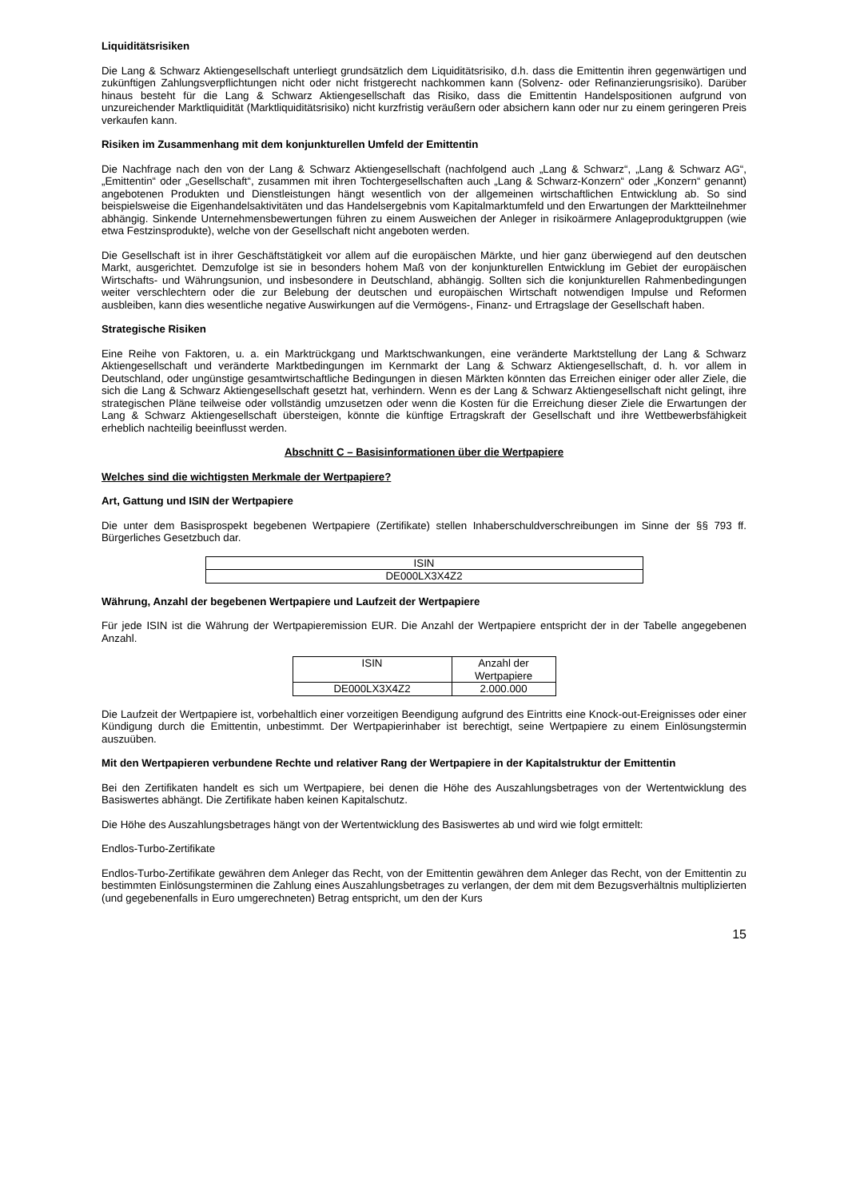Liquiditätsrisiken
Die Lang & Schwarz Aktiengesellschaft unterliegt grundsätzlich dem Liquiditätsrisiko, d.h. dass die Emittentin ihren gegenwärtigen und zukünftigen Zahlungsverpflichtungen nicht oder nicht fristgerecht nachkommen kann (Solvenz- oder Refinanzierungsrisiko). Darüber hinaus besteht für die Lang & Schwarz Aktiengesellschaft das Risiko, dass die Emittentin Handelspositionen aufgrund von unzureichender Marktliquidität (Marktliquiditätsrisiko) nicht kurzfristig veräußern oder absichern kann oder nur zu einem geringeren Preis verkaufen kann.
Risiken im Zusammenhang mit dem konjunkturellen Umfeld der Emittentin
Die Nachfrage nach den von der Lang & Schwarz Aktiengesellschaft (nachfolgend auch „Lang & Schwarz“, „Lang & Schwarz AG“, „Emittentin“ oder „Gesellschaft“, zusammen mit ihren Tochtergesellschaften auch „Lang & Schwarz-Konzern“ oder „Konzern“ genannt) angebotenen Produkten und Dienstleistungen hängt wesentlich von der allgemeinen wirtschaftlichen Entwicklung ab. So sind beispielsweise die Eigenhandelsaktivitäten und das Handelsergebnis vom Kapitalmarktumfeld und den Erwartungen der Marktteilnehmer abhängig. Sinkende Unternehmensbewertungen führen zu einem Ausweichen der Anleger in risikoärmere Anlageproduktgruppen (wie etwa Festzinsprodukte), welche von der Gesellschaft nicht angeboten werden.
Die Gesellschaft ist in ihrer Geschäftstätigkeit vor allem auf die europäischen Märkte, und hier ganz überwiegend auf den deutschen Markt, ausgerichtet. Demzufolge ist sie in besonders hohem Maß von der konjunkturellen Entwicklung im Gebiet der europäischen Wirtschafts- und Währungsunion, und insbesondere in Deutschland, abhängig. Sollten sich die konjunkturellen Rahmenbedingungen weiter verschlechtern oder die zur Belebung der deutschen und europäischen Wirtschaft notwendigen Impulse und Reformen ausbleiben, kann dies wesentliche negative Auswirkungen auf die Vermögens-, Finanz- und Ertragslage der Gesellschaft haben.
Strategische Risiken
Eine Reihe von Faktoren, u. a. ein Marktrückgang und Marktschwankungen, eine veränderte Marktstellung der Lang & Schwarz Aktiengesellschaft und veränderte Marktbedingungen im Kernmarkt der Lang & Schwarz Aktiengesellschaft, d. h. vor allem in Deutschland, oder ungünstige gesamtwirtschaftliche Bedingungen in diesen Märkten könnten das Erreichen einiger oder aller Ziele, die sich die Lang & Schwarz Aktiengesellschaft gesetzt hat, verhindern. Wenn es der Lang & Schwarz Aktiengesellschaft nicht gelingt, ihre strategischen Pläne teilweise oder vollständig umzusetzen oder wenn die Kosten für die Erreichung dieser Ziele die Erwartungen der Lang & Schwarz Aktiengesellschaft übersteigen, könnte die künftige Ertragskraft der Gesellschaft und ihre Wettbewerbsfähigkeit erheblich nachteilig beeinflusst werden.
Abschnitt C – Basisinformationen über die Wertpapiere
Welches sind die wichtigsten Merkmale der Wertpapiere?
Art, Gattung und ISIN der Wertpapiere
Die unter dem Basisprospekt begebenen Wertpapiere (Zertifikate) stellen Inhaberschuldverschreibungen im Sinne der §§ 793 ff. Bürgerliches Gesetzbuch dar.
| ISIN |
| DE000LX3X4Z2 |
Währung, Anzahl der begebenen Wertpapiere und Laufzeit der Wertpapiere
Für jede ISIN ist die Währung der Wertpapieremission EUR. Die Anzahl der Wertpapiere entspricht der in der Tabelle angegebenen Anzahl.
| ISIN | Anzahl der Wertpapiere |
| DE000LX3X4Z2 | 2.000.000 |
Die Laufzeit der Wertpapiere ist, vorbehaltlich einer vorzeitigen Beendigung aufgrund des Eintritts eine Knock-out-Ereignisses oder einer Kündigung durch die Emittentin, unbestimmt. Der Wertpapierinhaber ist berechtigt, seine Wertpapiere zu einem Einlösungstermin auszuüben.
Mit den Wertpapieren verbundene Rechte und relativer Rang der Wertpapiere in der Kapitalstruktur der Emittentin
Bei den Zertifikaten handelt es sich um Wertpapiere, bei denen die Höhe des Auszahlungsbetrages von der Wertentwicklung des Basiswertes abhängt. Die Zertifikate haben keinen Kapitalschutz.
Die Höhe des Auszahlungsbetrages hängt von der Wertentwicklung des Basiswertes ab und wird wie folgt ermittelt:
Endlos-Turbo-Zertifikate
Endlos-Turbo-Zertifikate gewähren dem Anleger das Recht, von der Emittentin gewähren dem Anleger das Recht, von der Emittentin zu bestimmten Einlösungsterminen die Zahlung eines Auszahlungsbetrages zu verlangen, der dem mit dem Bezugsverhältnis multiplizierten (und gegebenenfalls in Euro umgerechneten) Betrag entspricht, um den der Kurs
15